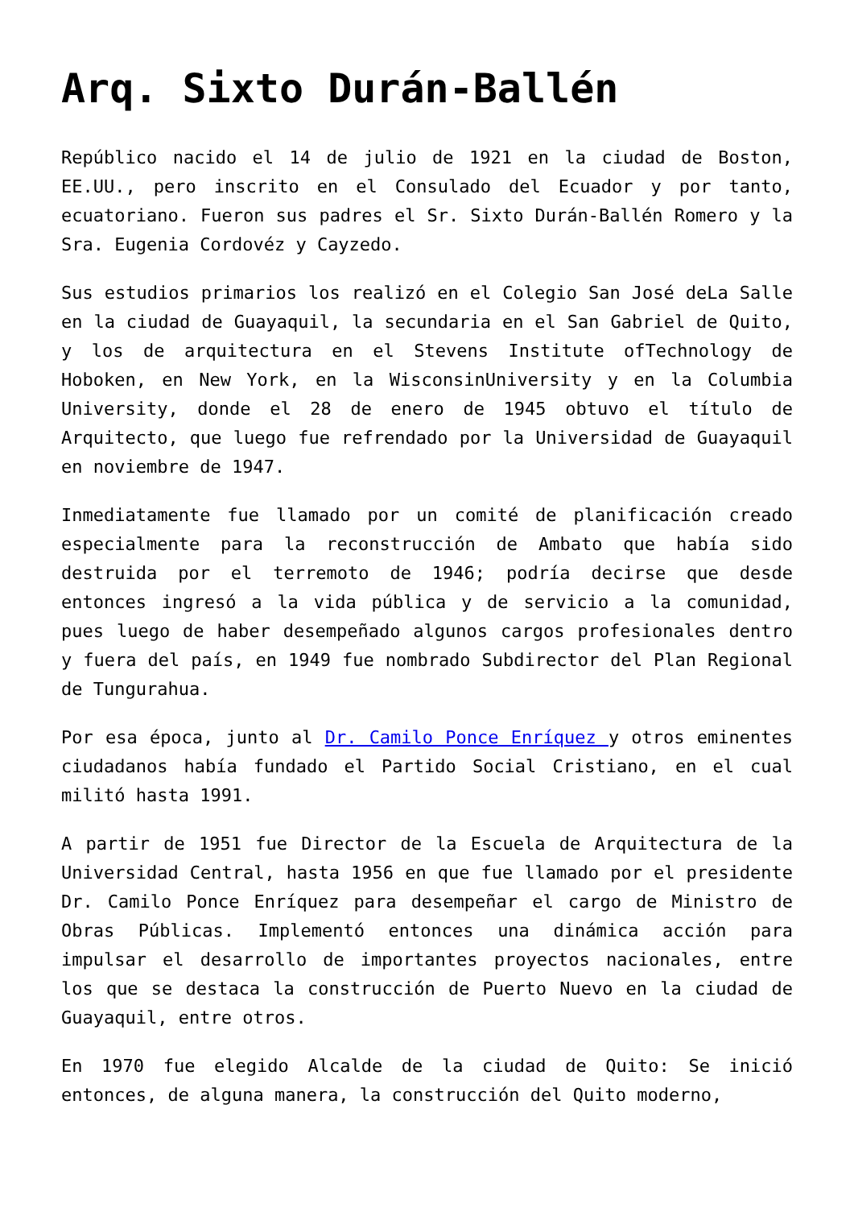Arq. Sixto Durán-Ballén
Repúblico nacido el 14 de julio de 1921 en la ciudad de Boston, EE.UU., pero inscrito en el Consulado del Ecuador y por tanto, ecuatoriano. Fueron sus padres el Sr. Sixto Durán-Ballén Romero y la Sra. Eugenia Cordovéz y Cayzedo.
Sus estudios primarios los realizó en el Colegio San José deLa Salle en la ciudad de Guayaquil, la secundaria en el San Gabriel de Quito, y los de arquitectura en el Stevens Institute ofTechnology de Hoboken, en New York, en la WisconsinUniversity y en la Columbia University, donde el 28 de enero de 1945 obtuvo el título de Arquitecto, que luego fue refrendado por la Universidad de Guayaquil en noviembre de 1947.
Inmediatamente fue llamado por un comité de planificación creado especialmente para la reconstrucción de Ambato que había sido destruida por el terremoto de 1946; podría decirse que desde entonces ingresó a la vida pública y de servicio a la comunidad, pues luego de haber desempeñado algunos cargos profesionales dentro y fuera del país, en 1949 fue nombrado Subdirector del Plan Regional de Tungurahua.
Por esa época, junto al Dr. Camilo Ponce Enríquez y otros eminentes ciudadanos había fundado el Partido Social Cristiano, en el cual militó hasta 1991.
A partir de 1951 fue Director de la Escuela de Arquitectura de la Universidad Central, hasta 1956 en que fue llamado por el presidente Dr. Camilo Ponce Enríquez para desempeñar el cargo de Ministro de Obras Públicas. Implementó entonces una dinámica acción para impulsar el desarrollo de importantes proyectos nacionales, entre los que se destaca la construcción de Puerto Nuevo en la ciudad de Guayaquil, entre otros.
En 1970 fue elegido Alcalde de la ciudad de Quito: Se inició entonces, de alguna manera, la construcción del Quito moderno,